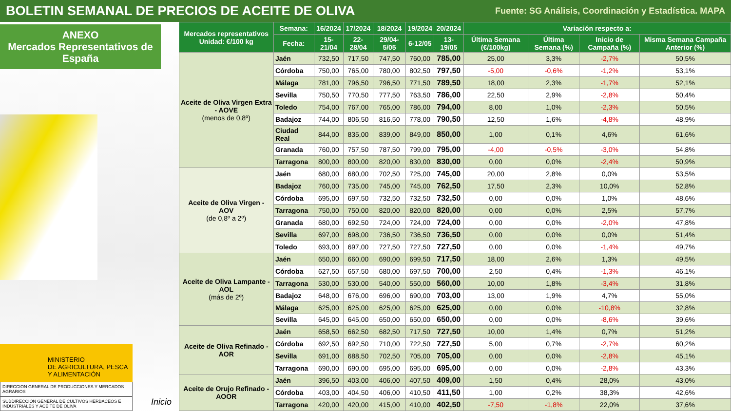BOLETIN SEMANAL DE PRECIOS DE ACEITE DE OLIVA
Fuente: SG Análisis, Coordinación y Estadística. MAPA
ANEXO
Mercados Representativos de España
MINISTERIO
DE AGRICULTURA, PESCA
Y ALIMENTACIÓN
DIRECCION GENERAL DE PRODUCCIONES Y MERCADOS AGRARIOS
SUBDIRECCIÓN GENERAL DE CULTIVOS HERBÁCEOS E INDUSTRIALES Y ACEITE DE OLIVA
Inicio
| Mercados representativos Unidad: €/100 kg | Semana: | 16/2024 | 17/2024 | 18/2024 | 19/2024 | 20/2024 | Variación respecto a: | | | |
| --- | --- | --- | --- | --- | --- | --- | --- | --- | --- | --- |
| | Fecha: | 15-21/04 | 22-28/04 | 29/04-5/05 | 6-12/05 | 13-19/05 | Última Semana (€/100kg) | Última Semana (%) | Inicio de Campaña (%) | Misma Semana Campaña Anterior (%) |
| Aceite de Oliva Virgen Extra - AOVE (menos de 0,8º) | Jaén | 732,50 | 717,50 | 747,50 | 760,00 | 785,00 | 25,00 | 3,3% | -2,7% | 50,5% |
| | Córdoba | 750,00 | 765,00 | 780,00 | 802,50 | 797,50 | -5,00 | -0,6% | -1,2% | 53,1% |
| | Málaga | 781,00 | 796,50 | 796,50 | 771,50 | 789,50 | 18,00 | 2,3% | -1,7% | 52,1% |
| | Sevilla | 750,50 | 770,50 | 777,50 | 763,50 | 786,00 | 22,50 | 2,9% | -2,8% | 50,4% |
| | Toledo | 754,00 | 767,00 | 765,00 | 786,00 | 794,00 | 8,00 | 1,0% | -2,3% | 50,5% |
| | Badajoz | 744,00 | 806,50 | 816,50 | 778,00 | 790,50 | 12,50 | 1,6% | -4,8% | 48,9% |
| | Ciudad Real | 844,00 | 835,00 | 839,00 | 849,00 | 850,00 | 1,00 | 0,1% | 4,6% | 61,6% |
| | Granada | 760,00 | 757,50 | 787,50 | 799,00 | 795,00 | -4,00 | -0,5% | -3,0% | 54,8% |
| | Tarragona | 800,00 | 800,00 | 820,00 | 830,00 | 830,00 | 0,00 | 0,0% | -2,4% | 50,9% |
| Aceite de Oliva Virgen - AOV (de 0,8º a 2º) | Jaén | 680,00 | 680,00 | 702,50 | 725,00 | 745,00 | 20,00 | 2,8% | 0,0% | 53,5% |
| | Badajoz | 760,00 | 735,00 | 745,00 | 745,00 | 762,50 | 17,50 | 2,3% | 10,0% | 52,8% |
| | Córdoba | 695,00 | 697,50 | 732,50 | 732,50 | 732,50 | 0,00 | 0,0% | 1,0% | 48,6% |
| | Tarragona | 750,00 | 750,00 | 820,00 | 820,00 | 820,00 | 0,00 | 0,0% | 2,5% | 57,7% |
| | Granada | 680,00 | 692,50 | 724,00 | 724,00 | 724,00 | 0,00 | 0,0% | -2,0% | 47,8% |
| | Sevilla | 697,00 | 698,00 | 736,50 | 736,50 | 736,50 | 0,00 | 0,0% | 0,0% | 51,4% |
| | Toledo | 693,00 | 697,00 | 727,50 | 727,50 | 727,50 | 0,00 | 0,0% | -1,4% | 49,7% |
| Aceite de Oliva Lampante - AOL (más de 2º) | Jaén | 650,00 | 660,00 | 690,00 | 699,50 | 717,50 | 18,00 | 2,6% | 1,3% | 49,5% |
| | Córdoba | 627,50 | 657,50 | 680,00 | 697,50 | 700,00 | 2,50 | 0,4% | -1,3% | 46,1% |
| | Tarragona | 530,00 | 530,00 | 540,00 | 550,00 | 560,00 | 10,00 | 1,8% | -3,4% | 31,8% |
| | Badajoz | 648,00 | 676,00 | 696,00 | 690,00 | 703,00 | 13,00 | 1,9% | 4,7% | 55,0% |
| | Málaga | 625,00 | 625,00 | 625,00 | 625,00 | 625,00 | 0,00 | 0,0% | -10,8% | 32,8% |
| | Sevilla | 645,00 | 645,00 | 650,00 | 650,00 | 650,00 | 0,00 | 0,0% | -8,6% | 39,6% |
| Aceite de Oliva Refinado - AOR | Jaén | 658,50 | 662,50 | 682,50 | 717,50 | 727,50 | 10,00 | 1,4% | 0,7% | 51,2% |
| | Córdoba | 692,50 | 692,50 | 710,00 | 722,50 | 727,50 | 5,00 | 0,7% | -2,7% | 60,2% |
| | Sevilla | 691,00 | 688,50 | 702,50 | 705,00 | 705,00 | 0,00 | 0,0% | -2,8% | 45,1% |
| | Tarragona | 690,00 | 690,00 | 695,00 | 695,00 | 695,00 | 0,00 | 0,0% | -2,8% | 43,3% |
| Aceite de Orujo Refinado - AOOR | Jaén | 396,50 | 403,00 | 406,00 | 407,50 | 409,00 | 1,50 | 0,4% | 28,0% | 43,0% |
| | Córdoba | 403,00 | 404,50 | 406,00 | 410,50 | 411,50 | 1,00 | 0,2% | 38,3% | 42,6% |
| | Tarragona | 420,00 | 420,00 | 415,00 | 410,00 | 402,50 | -7,50 | -1,8% | 22,0% | 37,6% |